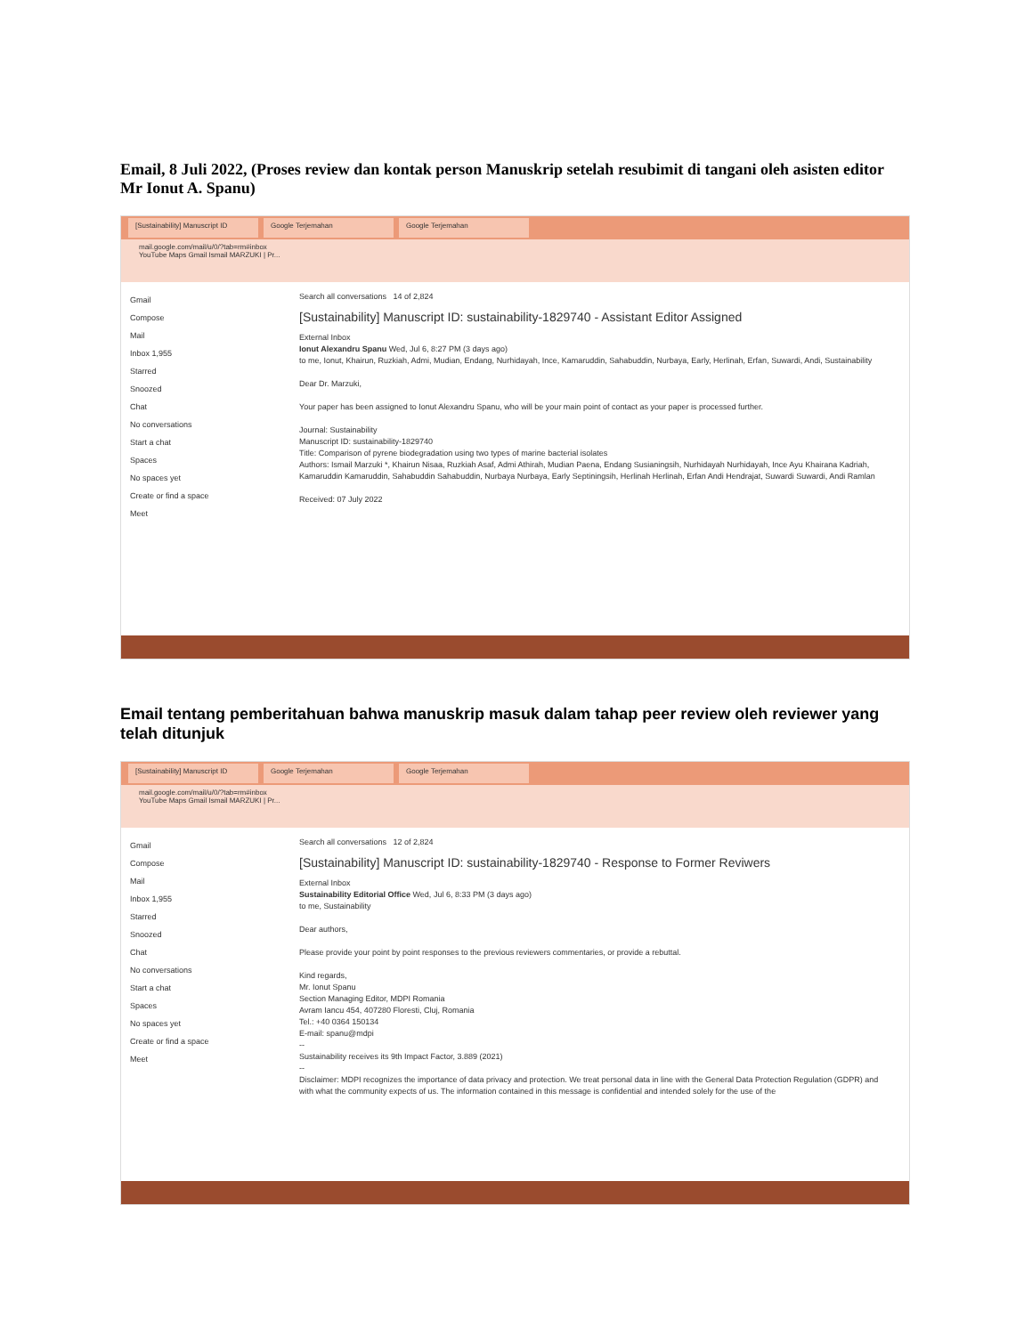Email, 8 Juli 2022, (Proses review dan kontak person Manuskrip setelah resubimit di tangani oleh asisten editor Mr Ionut A. Spanu)
[Sustainability] Manuscript ID
Google Terjemahan Google Terjemahan
mail.google.com/mail/u/0/?tab=rm#inbox
YouTube Maps Gmail Ismail MARZUKI | Pr...
Gmail
Compose
Mail
Inbox 1,955
Starred
Snoozed
Chat
No conversations
Start a chat
Spaces
No spaces yet
Create or find a space
Meet
Search all conversations 14 of 2,824
[Sustainability] Manuscript ID: sustainability-1829740 - Assistant Editor Assigned
External Inbox
Ionut Alexandru Spanu Wed, Jul 6, 8:27 PM (3 days ago)
to me, Ionut, Khairun, Ruzkiah, Admi, Mudian, Endang, Nurhidayah, Ince, Kamaruddin, Sahabuddin, Nurbaya, Early, Herlinah, Erfan, Suwardi, Andi, Sustainability
Dear Dr. Marzuki,
Your paper has been assigned to Ionut Alexandru Spanu, who will be your main point of contact as your paper is processed further.
Journal: Sustainability
Manuscript ID: sustainability-1829740
Title: Comparison of pyrene biodegradation using two types of marine bacterial isolates
Authors: Ismail Marzuki *, Khairun Nisaa, Ruzkiah Asaf, Admi Athirah, Mudian Paena, Endang Susianingsih, Nurhidayah Nurhidayah, Ince Ayu Khairana Kadriah, Kamaruddin Kamaruddin, Sahabuddin Sahabuddin, Nurbaya Nurbaya, Early Septiningsih, Herlinah Herlinah, Erfan Andi Hendrajat, Suwardi Suwardi, Andi Ramlan
Received: 07 July 2022
Email tentang pemberitahuan bahwa manuskrip masuk dalam tahap peer review oleh reviewer yang telah ditunjuk
[Sustainability] Manuscript ID
Google Terjemahan Google Terjemahan
mail.google.com/mail/u/0/?tab=rm#inbox
YouTube Maps Gmail Ismail MARZUKI | Pr...
Gmail
Compose
Mail
Inbox 1,955
Starred
Snoozed
Chat
No conversations
Start a chat
Spaces
No spaces yet
Create or find a space
Meet
Search all conversations 12 of 2,824
[Sustainability] Manuscript ID: sustainability-1829740 - Response to Former Reviwers
External Inbox
Sustainability Editorial Office Wed, Jul 6, 8:33 PM (3 days ago)
to me, Sustainability
Dear authors,
Please provide your point by point responses to the previous reviewers commentaries, or provide a rebuttal.
Kind regards,
Mr. Ionut Spanu
Section Managing Editor, MDPI Romania
Avram Iancu 454, 407280 Floresti, Cluj, Romania
Tel.: +40 0364 150134
E-mail: spanu@mdpi
--
Sustainability receives its 9th Impact Factor, 3.889 (2021)
--
Disclaimer: MDPI recognizes the importance of data privacy and protection. We treat personal data in line with the General Data Protection Regulation (GDPR) and with what the community expects of us. The information contained in this message is confidential and intended solely for the use of the